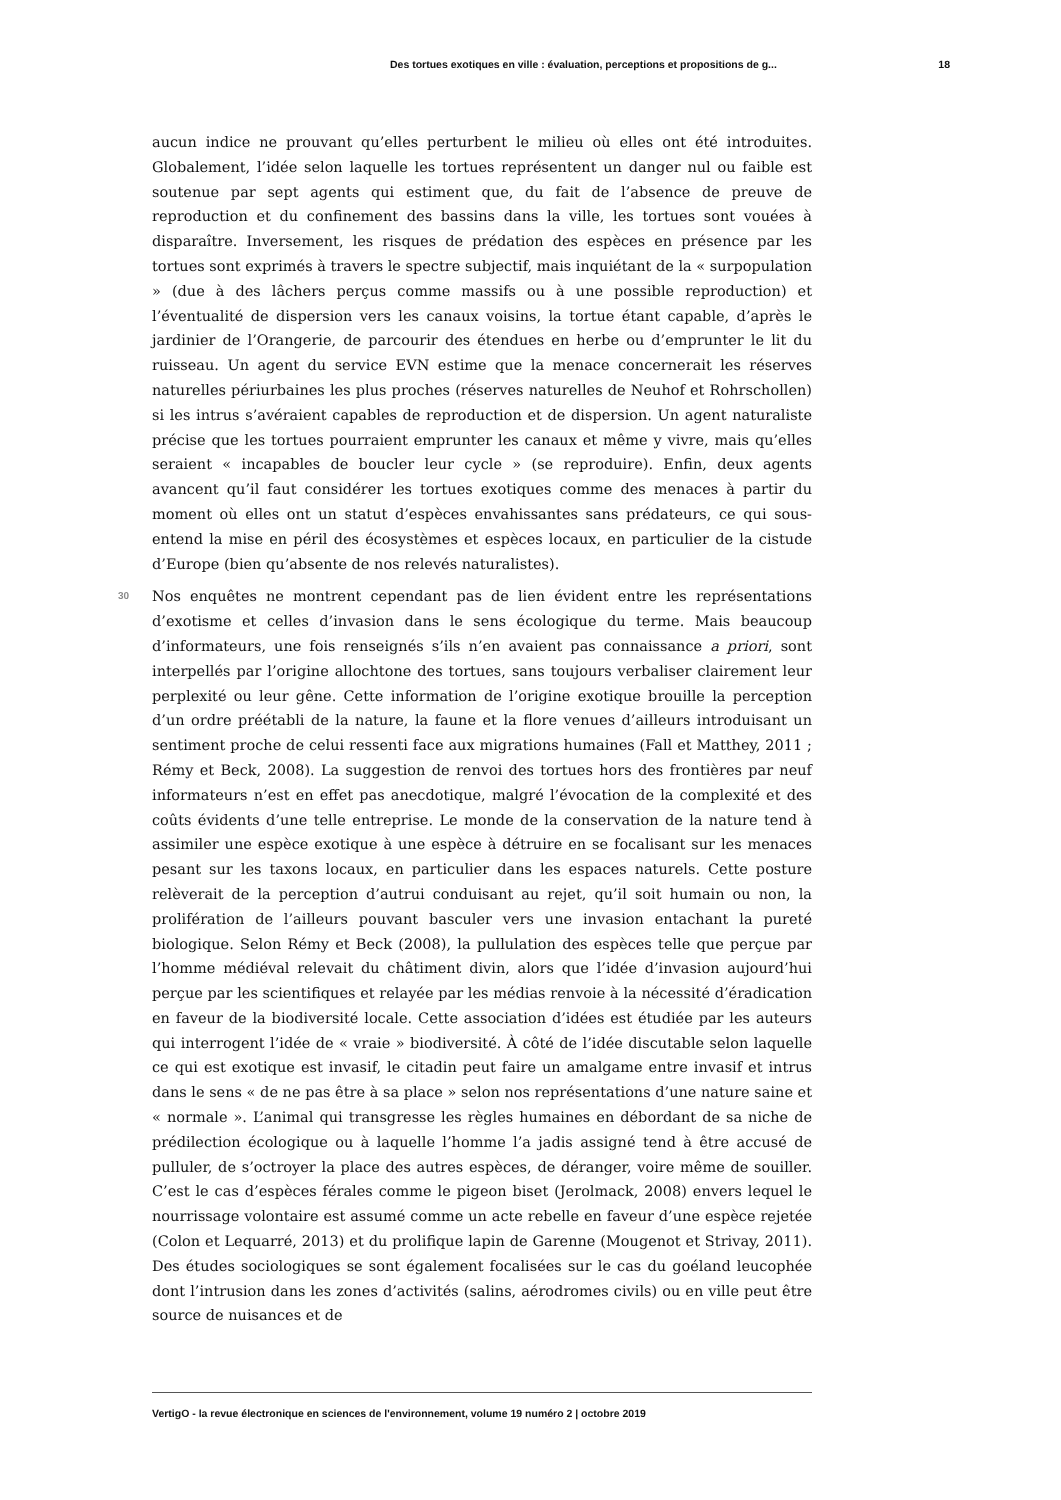Des tortues exotiques en ville : évaluation, perceptions et propositions de g... 18
aucun indice ne prouvant qu’elles perturbent le milieu où elles ont été introduites. Globalement, l’idée selon laquelle les tortues représentent un danger nul ou faible est soutenue par sept agents qui estiment que, du fait de l’absence de preuve de reproduction et du confinement des bassins dans la ville, les tortues sont vouées à disparaître. Inversement, les risques de prédation des espèces en présence par les tortues sont exprimés à travers le spectre subjectif, mais inquiétant de la « surpopulation » (due à des lâchers perçus comme massifs ou à une possible reproduction) et l’éventualité de dispersion vers les canaux voisins, la tortue étant capable, d’après le jardinier de l’Orangerie, de parcourir des étendues en herbe ou d’emprunter le lit du ruisseau. Un agent du service EVN estime que la menace concernerait les réserves naturelles périurbaines les plus proches (réserves naturelles de Neuhof et Rohrschollen) si les intrus s’avéraient capables de reproduction et de dispersion. Un agent naturaliste précise que les tortues pourraient emprunter les canaux et même y vivre, mais qu’elles seraient « incapables de boucler leur cycle » (se reproduire). Enfin, deux agents avancent qu’il faut considérer les tortues exotiques comme des menaces à partir du moment où elles ont un statut d’espèces envahissantes sans prédateurs, ce qui sous-entend la mise en péril des écosystèmes et espèces locaux, en particulier de la cistude d’Europe (bien qu’absente de nos relevés naturalistes).
30 Nos enquêtes ne montrent cependant pas de lien évident entre les représentations d’exotisme et celles d’invasion dans le sens écologique du terme. Mais beaucoup d’informateurs, une fois renseignés s’ils n’en avaient pas connaissance a priori, sont interpellés par l’origine allochtone des tortues, sans toujours verbaliser clairement leur perplexité ou leur gêne. Cette information de l’origine exotique brouille la perception d’un ordre préétabli de la nature, la faune et la flore venues d’ailleurs introduisant un sentiment proche de celui ressenti face aux migrations humaines (Fall et Matthey, 2011 ; Rémy et Beck, 2008). La suggestion de renvoi des tortues hors des frontières par neuf informateurs n’est en effet pas anecdotique, malgré l’évocation de la complexité et des coûts évidents d’une telle entreprise. Le monde de la conservation de la nature tend à assimiler une espèce exotique à une espèce à détruire en se focalisant sur les menaces pesant sur les taxons locaux, en particulier dans les espaces naturels. Cette posture relèverait de la perception d’autrui conduisant au rejet, qu’il soit humain ou non, la prolifération de l’ailleurs pouvant basculer vers une invasion entachant la pureté biologique. Selon Rémy et Beck (2008), la pullulation des espèces telle que perçue par l’homme médiéval relevait du châtiment divin, alors que l’idée d’invasion aujourd’hui perçue par les scientifiques et relayée par les médias renvoie à la nécessité d’éradication en faveur de la biodiversité locale. Cette association d’idées est étudiée par les auteurs qui interrogent l’idée de « vraie » biodiversité. À côté de l’idée discutable selon laquelle ce qui est exotique est invasif, le citadin peut faire un amalgame entre invasif et intrus dans le sens « de ne pas être à sa place » selon nos représentations d’une nature saine et « normale ». L’animal qui transgresse les règles humaines en débordant de sa niche de prédilection écologique ou à laquelle l’homme l’a jadis assigné tend à être accusé de pulluler, de s’octroyer la place des autres espèces, de déranger, voire même de souiller. C’est le cas d’espèces férales comme le pigeon biset (Jerolmack, 2008) envers lequel le nourrissage volontaire est assumé comme un acte rebelle en faveur d’une espèce rejetée (Colon et Lequarré, 2013) et du prolifique lapin de Garenne (Mougenot et Strivay, 2011). Des études sociologiques se sont également focalisées sur le cas du goéland leucophée dont l’intrusion dans les zones d’activités (salins, aérodromes civils) ou en ville peut être source de nuisances et de
VertigO - la revue électronique en sciences de l'environnement, volume 19 numéro 2 | octobre 2019